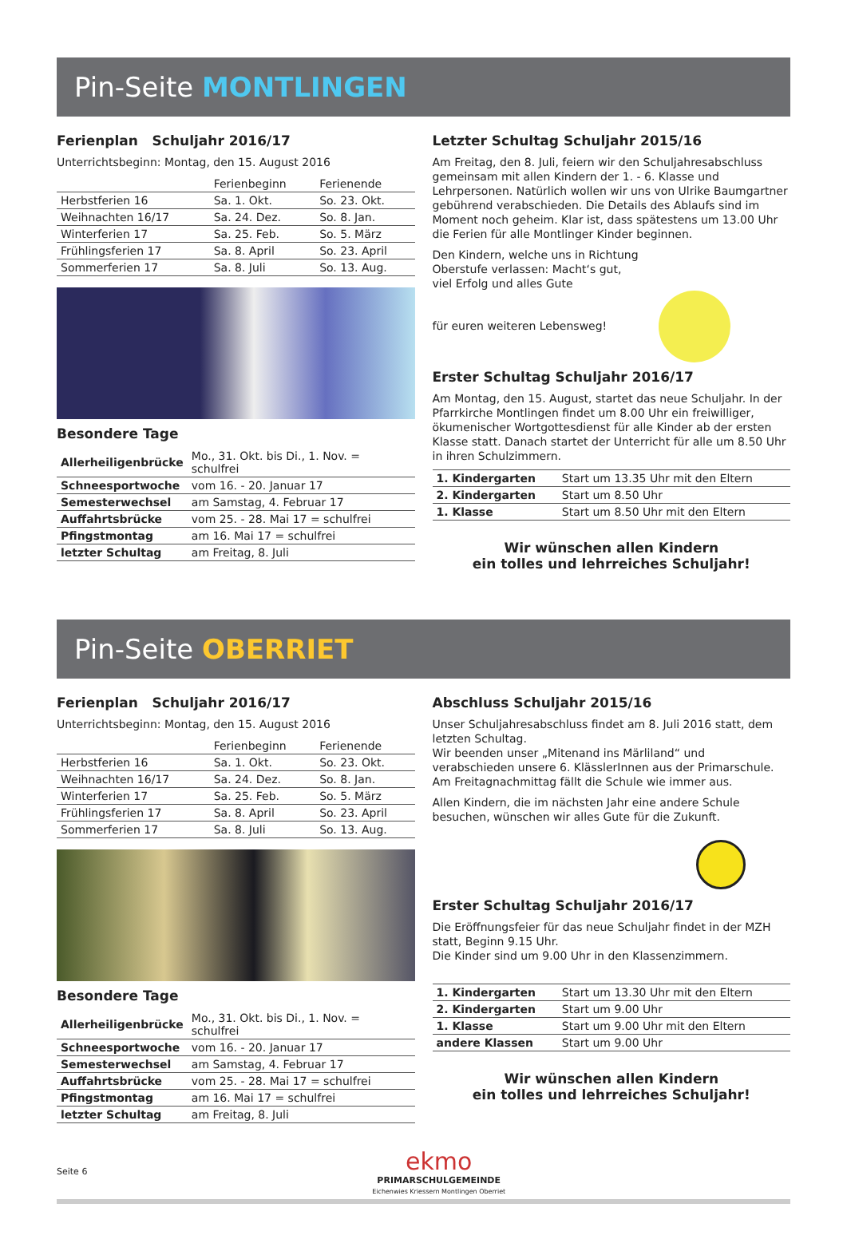Pin-Seite MONTLINGEN
Ferienplan Schuljahr 2016/17
Unterrichtsbeginn: Montag, den 15. August 2016
| | Ferienbeginn | Ferienende |
| --- | --- | --- |
| Herbstferien 16 | Sa. 1. Okt. | So. 23. Okt. |
| Weihnachten 16/17 | Sa. 24. Dez. | So. 8. Jan. |
| Winterferien 17 | Sa. 25. Feb. | So. 5. März |
| Frühlingsferien 17 | Sa. 8. April | So. 23. April |
| Sommerferien 17 | Sa. 8. Juli | So. 13. Aug. |
Besondere Tage
| Allerheiligenbrücke | Mo., 31. Okt. bis Di., 1. Nov. = schulfrei |
| Schneesportwoche | vom 16. - 20. Januar 17 |
| Semesterwechsel | am Samstag, 4. Februar 17 |
| Auffahrtsbrücke | vom 25. - 28. Mai 17 = schulfrei |
| Pfingstmontag | am 16. Mai 17 = schulfrei |
| letzter Schultag | am Freitag, 8. Juli |
Letzter Schultag Schuljahr 2015/16
Am Freitag, den 8. Juli, feiern wir den Schuljahresabschluss gemeinsam mit allen Kindern der 1. - 6. Klasse und Lehrpersonen. Natürlich wollen wir uns von Ulrike Baumgartner gebührend verabschieden. Die Details des Ablaufs sind im Moment noch geheim. Klar ist, dass spätestens um 13.00 Uhr die Ferien für alle Montlinger Kinder beginnen.
Den Kindern, welche uns in Richtung
Oberstufe verlassen: Macht‘s gut,
viel Erfolg und alles Gute
für euren weiteren Lebensweg!
Erster Schultag Schuljahr 2016/17
Am Montag, den 15. August, startet das neue Schuljahr. In der Pfarrkirche Montlingen findet um 8.00 Uhr ein freiwilliger, ökumenischer Wortgottesdienst für alle Kinder ab der ersten Klasse statt. Danach startet der Unterricht für alle um 8.50 Uhr in ihren Schulzimmern.
| 1. Kindergarten | Start um 13.35 Uhr mit den Eltern |
| 2. Kindergarten | Start um 8.50 Uhr |
| 1. Klasse | Start um 8.50 Uhr mit den Eltern |
Wir wünschen allen Kindern
ein tolles und lehrreiches Schuljahr!
Pin-Seite OBERRIET
Ferienplan Schuljahr 2016/17
Unterrichtsbeginn: Montag, den 15. August 2016
| | Ferienbeginn | Ferienende |
| --- | --- | --- |
| Herbstferien 16 | Sa. 1. Okt. | So. 23. Okt. |
| Weihnachten 16/17 | Sa. 24. Dez. | So. 8. Jan. |
| Winterferien 17 | Sa. 25. Feb. | So. 5. März |
| Frühlingsferien 17 | Sa. 8. April | So. 23. April |
| Sommerferien 17 | Sa. 8. Juli | So. 13. Aug. |
Besondere Tage
| Allerheiligenbrücke | Mo., 31. Okt. bis Di., 1. Nov. = schulfrei |
| Schneesportwoche | vom 16. - 20. Januar 17 |
| Semesterwechsel | am Samstag, 4. Februar 17 |
| Auffahrtsbrücke | vom 25. - 28. Mai 17 = schulfrei |
| Pfingstmontag | am 16. Mai 17 = schulfrei |
| letzter Schultag | am Freitag, 8. Juli |
Abschluss Schuljahr 2015/16
Unser Schuljahresabschluss findet am 8. Juli 2016 statt, dem letzten Schultag.
Wir beenden unser „Mitenand ins Märliland“ und verabschieden unsere 6. KlässlerInnen aus der Primarschule. Am Freitagnachmittag fällt die Schule wie immer aus.
Allen Kindern, die im nächsten Jahr eine andere Schule besuchen, wünschen wir alles Gute für die Zukunft.
Erster Schultag Schuljahr 2016/17
Die Eröffnungsfeier für das neue Schuljahr findet in der MZH statt, Beginn 9.15 Uhr.
Die Kinder sind um 9.00 Uhr in den Klassenzimmern.
| 1. Kindergarten | Start um 13.30 Uhr mit den Eltern |
| 2. Kindergarten | Start um 9.00 Uhr |
| 1. Klasse | Start um 9.00 Uhr mit den Eltern |
| andere Klassen | Start um 9.00 Uhr |
Wir wünschen allen Kindern
ein tolles und lehrreiches Schuljahr!
Seite 6 ekmo
PRIMARSCHULGEMEINDE
Eichenwies Kriessern Montlingen Oberriet